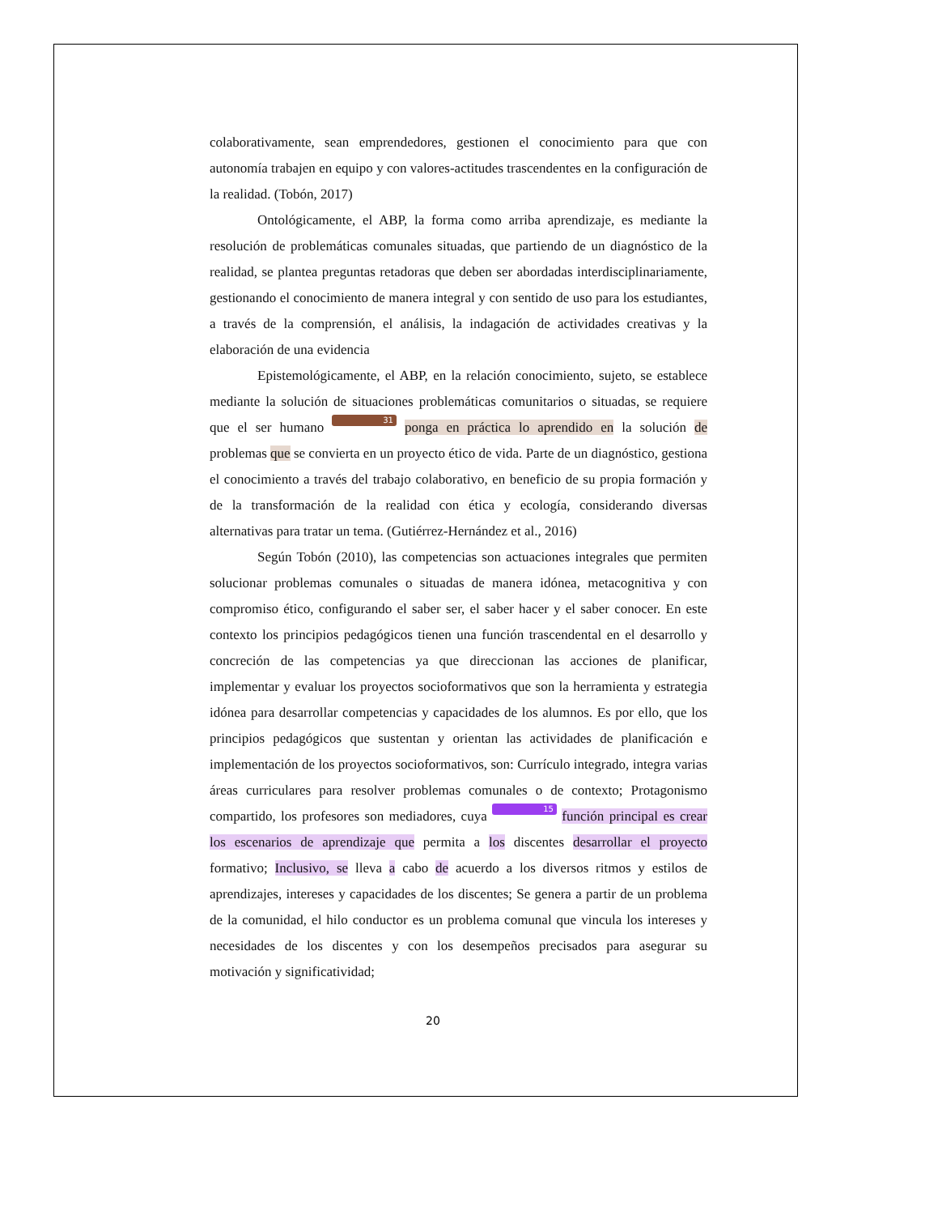colaborativamente, sean emprendedores, gestionen el conocimiento para que con autonomía trabajen en equipo y con valores-actitudes trascendentes en la configuración de la realidad. (Tobón, 2017)
Ontológicamente, el ABP, la forma como arriba aprendizaje, es mediante la resolución de problemáticas comunales situadas, que partiendo de un diagnóstico de la realidad, se plantea preguntas retadoras que deben ser abordadas interdisciplinariamente, gestionando el conocimiento de manera integral y con sentido de uso para los estudiantes, a través de la comprensión, el análisis, la indagación de actividades creativas y la elaboración de una evidencia
Epistemológicamente, el ABP, en la relación conocimiento, sujeto, se establece mediante la solución de situaciones problemáticas comunitarios o situadas, se requiere que el ser humano 31 ponga en práctica lo aprendido en la solución de problemas que se convierta en un proyecto ético de vida. Parte de un diagnóstico, gestiona el conocimiento a través del trabajo colaborativo, en beneficio de su propia formación y de la transformación de la realidad con ética y ecología, considerando diversas alternativas para tratar un tema. (Gutiérrez-Hernández et al., 2016)
Según Tobón (2010), las competencias son actuaciones integrales que permiten solucionar problemas comunales o situadas de manera idónea, metacognitiva y con compromiso ético, configurando el saber ser, el saber hacer y el saber conocer. En este contexto los principios pedagógicos tienen una función trascendental en el desarrollo y concreción de las competencias ya que direccionan las acciones de planificar, implementar y evaluar los proyectos socioformativos que son la herramienta y estrategia idónea para desarrollar competencias y capacidades de los alumnos. Es por ello, que los principios pedagógicos que sustentan y orientan las actividades de planificación e implementación de los proyectos socioformativos, son: Currículo integrado, integra varias áreas curriculares para resolver problemas comunales o de contexto; Protagonismo compartido, los profesores son mediadores, cuya 15 función principal es crear los escenarios de aprendizaje que permita a los discentes desarrollar el proyecto formativo; Inclusivo, se lleva a cabo de acuerdo a los diversos ritmos y estilos de aprendizajes, intereses y capacidades de los discentes; Se genera a partir de un problema de la comunidad, el hilo conductor es un problema comunal que vincula los intereses y necesidades de los discentes y con los desempeños precisados para asegurar su motivación y significatividad;
20